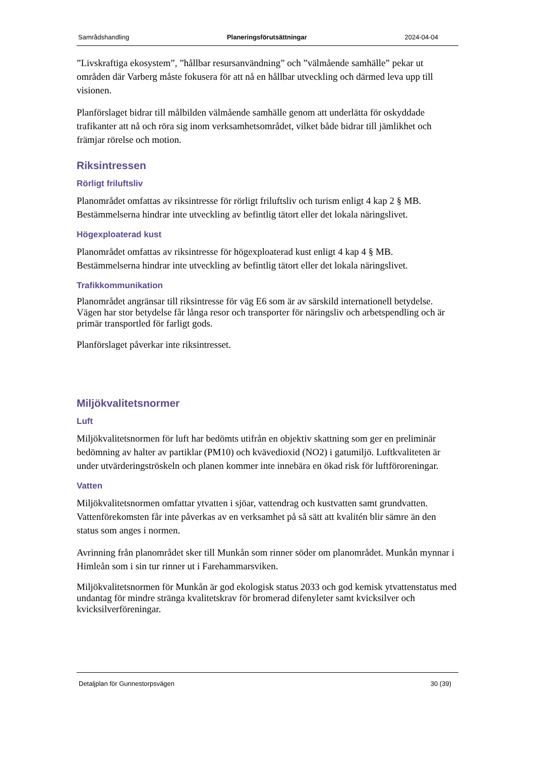Samrådshandling Planeringsförutsättningar 2024-04-04
”Livskraftiga ekosystem”, ”hållbar resursanvändning” och ”välmående samhälle” pekar ut områden där Varberg måste fokusera för att nå en hållbar utveckling och därmed leva upp till visionen.
Planförslaget bidrar till målbilden välmående samhälle genom att underlätta för oskyddade trafikanter att nå och röra sig inom verksamhetsområdet, vilket både bidrar till jämlikhet och främjar rörelse och motion.
Riksintressen
Rörligt friluftsliv
Planområdet omfattas av riksintresse för rörligt friluftsliv och turism enligt 4 kap 2 § MB. Bestämmelserna hindrar inte utveckling av befintlig tätort eller det lokala näringslivet.
Högexploaterad kust
Planområdet omfattas av riksintresse för högexploaterad kust enligt 4 kap 4 § MB. Bestämmelserna hindrar inte utveckling av befintlig tätort eller det lokala näringslivet.
Trafikkommunikation
Planområdet angränsar till riksintresse för väg E6 som är av särskild internationell betydelse. Vägen har stor betydelse får långa resor och transporter för näringsliv och arbetspendling och är primär transportled för farligt gods.
Planförslaget påverkar inte riksintresset.
Miljökvalitetsnormer
Luft
Miljökvalitetsnormen för luft har bedömts utifrån en objektiv skattning som ger en preliminär bedömning av halter av partiklar (PM10) och kvävedioxid (NO2) i gatumiljö. Luftkvaliteten är under utvärderingströskeln och planen kommer inte innebära en ökad risk för luftföroreningar.
Vatten
Miljökvalitetsnormen omfattar ytvatten i sjöar, vattendrag och kustvatten samt grundvatten. Vattenförekomsten får inte påverkas av en verksamhet på så sätt att kvalitén blir sämre än den status som anges i normen.
Avrinning från planområdet sker till Munkån som rinner söder om planområdet. Munkån mynnar i Himleån som i sin tur rinner ut i Farehammarsviken.
Miljökvalitetsnormen för Munkån är god ekologisk status 2033 och god kemisk ytvattenstatus med undantag för mindre stränga kvalitetskrav för bromerad difenyleter samt kvicksilver och kvicksilverföreningar.
Detaljplan för Gunnestorpsvägen 30 (39)